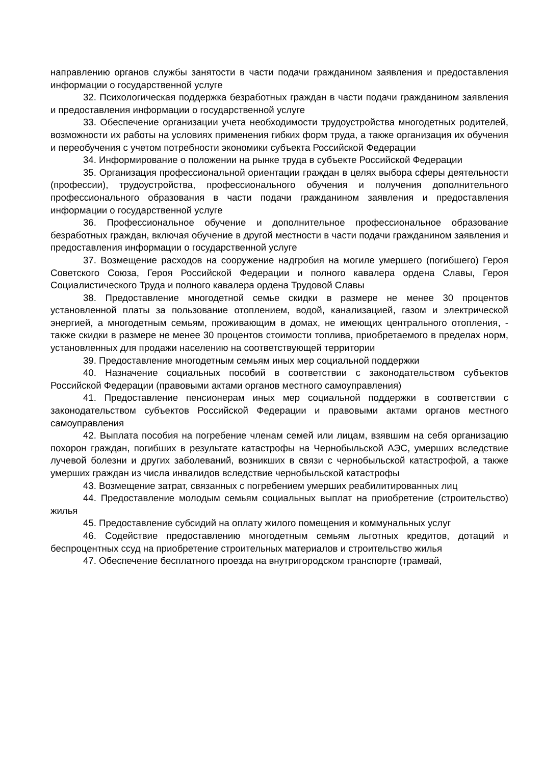направлению органов службы занятости в части подачи гражданином заявления и предоставления информации о государственной услуге
32. Психологическая поддержка безработных граждан в части подачи гражданином заявления и предоставления информации о государственной услуге
33. Обеспечение организации учета необходимости трудоустройства многодетных родителей, возможности их работы на условиях применения гибких форм труда, а также организация их обучения и переобучения с учетом потребности экономики субъекта Российской Федерации
34. Информирование о положении на рынке труда в субъекте Российской Федерации
35. Организация профессиональной ориентации граждан в целях выбора сферы деятельности (профессии), трудоустройства, профессионального обучения и получения дополнительного профессионального образования в части подачи гражданином заявления и предоставления информации о государственной услуге
36. Профессиональное обучение и дополнительное профессиональное образование безработных граждан, включая обучение в другой местности в части подачи гражданином заявления и предоставления информации о государственной услуге
37. Возмещение расходов на сооружение надгробия на могиле умершего (погибшего) Героя Советского Союза, Героя Российской Федерации и полного кавалера ордена Славы, Героя Социалистического Труда и полного кавалера ордена Трудовой Славы
38. Предоставление многодетной семье скидки в размере не менее 30 процентов установленной платы за пользование отоплением, водой, канализацией, газом и электрической энергией, а многодетным семьям, проживающим в домах, не имеющих центрального отопления, - также скидки в размере не менее 30 процентов стоимости топлива, приобретаемого в пределах норм, установленных для продажи населению на соответствующей территории
39. Предоставление многодетным семьям иных мер социальной поддержки
40. Назначение социальных пособий в соответствии с законодательством субъектов Российской Федерации (правовыми актами органов местного самоуправления)
41. Предоставление пенсионерам иных мер социальной поддержки в соответствии с законодательством субъектов Российской Федерации и правовыми актами органов местного самоуправления
42. Выплата пособия на погребение членам семей или лицам, взявшим на себя организацию похорон граждан, погибших в результате катастрофы на Чернобыльской АЭС, умерших вследствие лучевой болезни и других заболеваний, возникших в связи с чернобыльской катастрофой, а также умерших граждан из числа инвалидов вследствие чернобыльской катастрофы
43. Возмещение затрат, связанных с погребением умерших реабилитированных лиц
44. Предоставление молодым семьям социальных выплат на приобретение (строительство) жилья
45. Предоставление субсидий на оплату жилого помещения и коммунальных услуг
46. Содействие предоставлению многодетным семьям льготных кредитов, дотаций и беспроцентных ссуд на приобретение строительных материалов и строительство жилья
47. Обеспечение бесплатного проезда на внутригородском транспорте (трамвай,